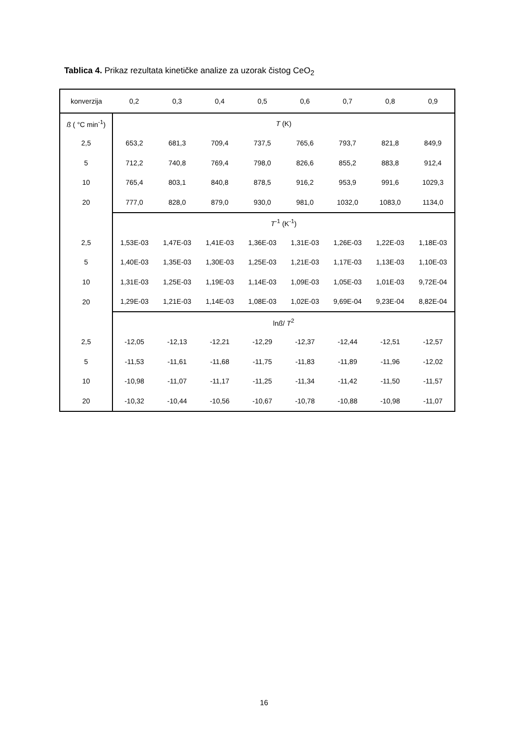Tablica 4. Prikaz rezultata kinetičke analize za uzorak čistog CeO<sub>2</sub>
| konverzija | 0,2 | 0,3 | 0,4 | 0,5 | 0,6 | 0,7 | 0,8 | 0,9 |
| --- | --- | --- | --- | --- | --- | --- | --- | --- |
| ß ( °C min<sup>-1</sup>) | T (K) | | | | | | | |
| 2,5 | 653,2 | 681,3 | 709,4 | 737,5 | 765,6 | 793,7 | 821,8 | 849,9 |
| 5 | 712,2 | 740,8 | 769,4 | 798,0 | 826,6 | 855,2 | 883,8 | 912,4 |
| 10 | 765,4 | 803,1 | 840,8 | 878,5 | 916,2 | 953,9 | 991,6 | 1029,3 |
| 20 | 777,0 | 828,0 | 879,0 | 930,0 | 981,0 | 1032,0 | 1083,0 | 1134,0 |
| | T<sup>-1</sup> (K<sup>-1</sup>) | | | | | | | |
| 2,5 | 1,53E-03 | 1,47E-03 | 1,41E-03 | 1,36E-03 | 1,31E-03 | 1,26E-03 | 1,22E-03 | 1,18E-03 |
| 5 | 1,40E-03 | 1,35E-03 | 1,30E-03 | 1,25E-03 | 1,21E-03 | 1,17E-03 | 1,13E-03 | 1,10E-03 |
| 10 | 1,31E-03 | 1,25E-03 | 1,19E-03 | 1,14E-03 | 1,09E-03 | 1,05E-03 | 1,01E-03 | 9,72E-04 |
| 20 | 1,29E-03 | 1,21E-03 | 1,14E-03 | 1,08E-03 | 1,02E-03 | 9,69E-04 | 9,23E-04 | 8,82E-04 |
| | ln ß / T<sup>2</sup> | | | | | | | |
| 2,5 | -12,05 | -12,13 | -12,21 | -12,29 | -12,37 | -12,44 | -12,51 | -12,57 |
| 5 | -11,53 | -11,61 | -11,68 | -11,75 | -11,83 | -11,89 | -11,96 | -12,02 |
| 10 | -10,98 | -11,07 | -11,17 | -11,25 | -11,34 | -11,42 | -11,50 | -11,57 |
| 20 | -10,32 | -10,44 | -10,56 | -10,67 | -10,78 | -10,88 | -10,98 | -11,07 |
16